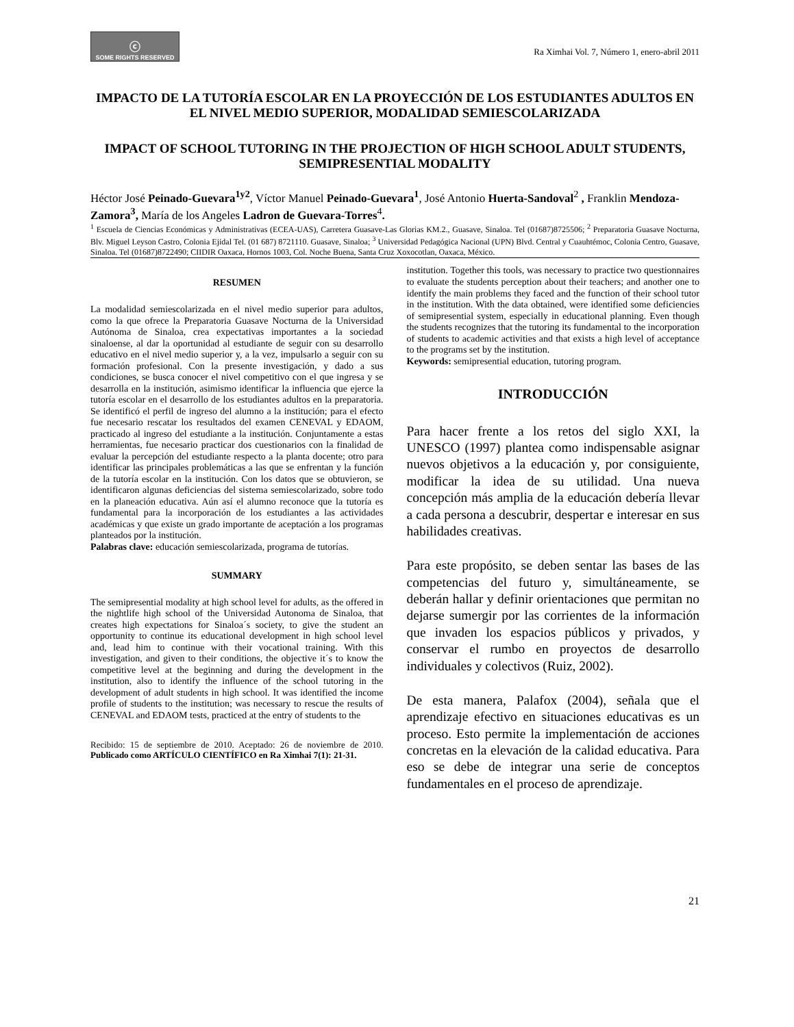ⓒ
SOME RIGHTS RESERVED
Ra Ximhai Vol. 7, Número 1, enero-abril 2011
IMPACTO DE LA TUTORÍA ESCOLAR EN LA PROYECCIÓN DE LOS ESTUDIANTES ADULTOS EN EL NIVEL MEDIO SUPERIOR, MODALIDAD SEMIESCOLARIZADA
IMPACT OF SCHOOL TUTORING IN THE PROJECTION OF HIGH SCHOOL ADULT STUDENTS, SEMIPRESENTIAL MODALITY
Héctor José Peinado-Guevara<sup>1y2</sup>, Víctor Manuel Peinado-Guevara<sup>1</sup>, José Antonio Huerta-Sandoval<sup>2</sup> , Franklin Mendoza-Zamora<sup>3</sup>, María de los Angeles Ladron de Guevara-Torres<sup>4</sup>.
<sup>1</sup> Escuela de Ciencias Económicas y Administrativas (ECEA-UAS), Carretera Guasave-Las Glorias KM.2., Guasave, Sinaloa. Tel (01687)8725506; <sup>2</sup> Preparatoria Guasave Nocturna, Blv. Miguel Leyson Castro, Colonia Ejidal Tel. (01 687) 8721110. Guasave, Sinaloa; <sup>3</sup> Universidad Pedagógica Nacional (UPN) Blvd. Central y Cuauhtémoc, Colonia Centro, Guasave, Sinaloa. Tel (01687)8722490; CIIDIR Oaxaca, Hornos 1003, Col. Noche Buena, Santa Cruz Xoxocotlan, Oaxaca, México.
RESUMEN
La modalidad semiescolarizada en el nivel medio superior para adultos, como la que ofrece la Preparatoria Guasave Nocturna de la Universidad Autónoma de Sinaloa, crea expectativas importantes a la sociedad sinaloense, al dar la oportunidad al estudiante de seguir con su desarrollo educativo en el nivel medio superior y, a la vez, impulsarlo a seguir con su formación profesional. Con la presente investigación, y dado a sus condiciones, se busca conocer el nivel competitivo con el que ingresa y se desarrolla en la institución, asimismo identificar la influencia que ejerce la tutoría escolar en el desarrollo de los estudiantes adultos en la preparatoria. Se identificó el perfil de ingreso del alumno a la institución; para el efecto fue necesario rescatar los resultados del examen CENEVAL y EDAOM, practicado al ingreso del estudiante a la institución. Conjuntamente a estas herramientas, fue necesario practicar dos cuestionarios con la finalidad de evaluar la percepción del estudiante respecto a la planta docente; otro para identificar las principales problemáticas a las que se enfrentan y la función de la tutoría escolar en la institución. Con los datos que se obtuvieron, se identificaron algunas deficiencias del sistema semiescolarizado, sobre todo en la planeación educativa. Aún así el alumno reconoce que la tutoría es fundamental para la incorporación de los estudiantes a las actividades académicas y que existe un grado importante de aceptación a los programas planteados por la institución.
Palabras clave: educación semiescolarizada, programa de tutorías.
SUMMARY
The semipresential modality at high school level for adults, as the offered in the nightlife high school of the Universidad Autonoma de Sinaloa, that creates high expectations for Sinaloa´s society, to give the student an opportunity to continue its educational development in high school level and, lead him to continue with their vocational training. With this investigation, and given to their conditions, the objective it´s to know the competitive level at the beginning and during the development in the institution, also to identify the influence of the school tutoring in the development of adult students in high school. It was identified the income profile of students to the institution; was necessary to rescue the results of CENEVAL and EDAOM tests, practiced at the entry of students to the
Recibido: 15 de septiembre de 2010. Aceptado: 26 de noviembre de 2010. Publicado como ARTÍCULO CIENTÍFICO en Ra Ximhai 7(1): 21-31.
institution. Together this tools, was necessary to practice two questionnaires to evaluate the students perception about their teachers; and another one to identify the main problems they faced and the function of their school tutor in the institution. With the data obtained, were identified some deficiencies of semipresential system, especially in educational planning. Even though the students recognizes that the tutoring its fundamental to the incorporation of students to academic activities and that exists a high level of acceptance to the programs set by the institution.
Keywords: semipresential education, tutoring program.
INTRODUCCIÓN
Para hacer frente a los retos del siglo XXI, la UNESCO (1997) plantea como indispensable asignar nuevos objetivos a la educación y, por consiguiente, modificar la idea de su utilidad. Una nueva concepción más amplia de la educación debería llevar a cada persona a descubrir, despertar e interesar en sus habilidades creativas.
Para este propósito, se deben sentar las bases de las competencias del futuro y, simultáneamente, se deberán hallar y definir orientaciones que permitan no dejarse sumergir por las corrientes de la información que invaden los espacios públicos y privados, y conservar el rumbo en proyectos de desarrollo individuales y colectivos (Ruiz, 2002).
De esta manera, Palafox (2004), señala que el aprendizaje efectivo en situaciones educativas es un proceso. Esto permite la implementación de acciones concretas en la elevación de la calidad educativa. Para eso se debe de integrar una serie de conceptos fundamentales en el proceso de aprendizaje.
21